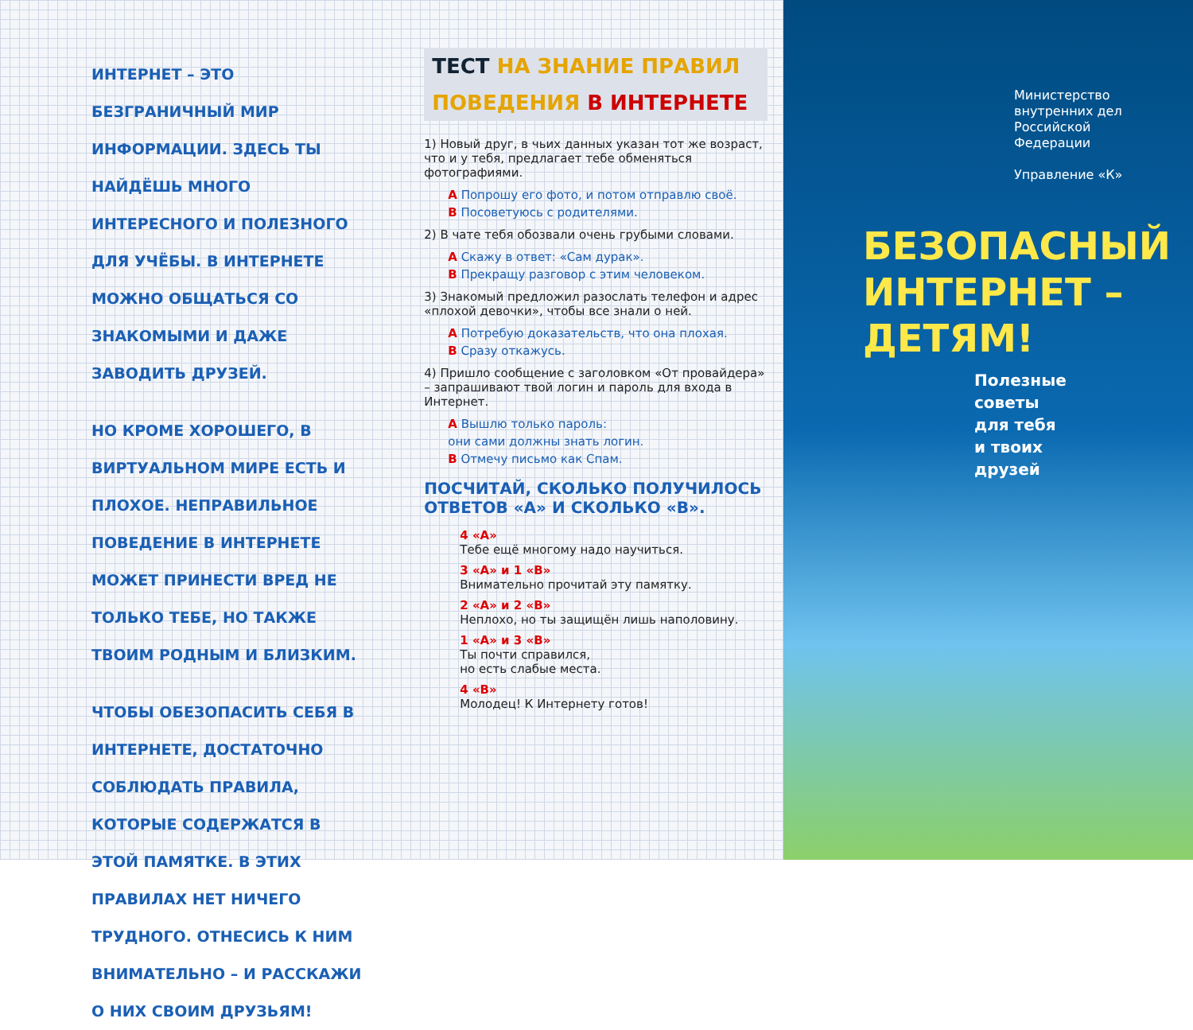ИНТЕРНЕТ – ЭТО БЕЗГРАНИЧНЫЙ МИР ИНФОРМАЦИИ. ЗДЕСЬ ТЫ НАЙДЁШЬ МНОГО ИНТЕРЕСНОГО И ПОЛЕЗНОГО ДЛЯ УЧЁБЫ. В ИНТЕРНЕТЕ МОЖНО ОБЩАТЬСЯ СО ЗНАКОМЫМИ И ДАЖЕ ЗАВОДИТЬ ДРУЗЕЙ.
НО КРОМЕ ХОРОШЕГО, В ВИРТУАЛЬНОМ МИРЕ ЕСТЬ И ПЛОХОЕ. НЕПРАВИЛЬНОЕ ПОВЕДЕНИЕ В ИНТЕРНЕТЕ МОЖЕТ ПРИНЕСТИ ВРЕД НЕ ТОЛЬКО ТЕБЕ, НО ТАКЖЕ ТВОИМ РОДНЫМ И БЛИЗКИМ.
ЧТОБЫ ОБЕЗОПАСИТЬ СЕБЯ В ИНТЕРНЕТЕ, ДОСТАТОЧНО СОБЛЮДАТЬ ПРАВИЛА, КОТОРЫЕ СОДЕРЖАТСЯ В ЭТОЙ ПАМЯТКЕ. В ЭТИХ ПРАВИЛАХ НЕТ НИЧЕГО ТРУДНОГО. ОТНЕСИСЬ К НИМ ВНИМАТЕЛЬНО – И РАССКАЖИ О НИХ СВОИМ ДРУЗЬЯМ!
ТЕСТ НА ЗНАНИЕ ПРАВИЛ ПОВЕДЕНИЯ В ИНТЕРНЕТЕ
1) Новый друг, в чьих данных указан тот же возраст, что и у тебя, предлагает тебе обменяться фотографиями.
A Попрошу его фото, и потом отправлю своё.
B Посоветуюсь с родителями.
2) В чате тебя обозвали очень грубыми словами.
A Скажу в ответ: «Сам дурак».
B Прекращу разговор с этим человеком.
3) Знакомый предложил разослать телефон и адрес «плохой девочки», чтобы все знали о ней.
A Потребую доказательств, что она плохая.
B Сразу откажусь.
4) Пришло сообщение с заголовком «От провайдера» – запрашивают твой логин и пароль для входа в Интернет.
A Вышлю только пароль:
они сами должны знать логин.
B Отмечу письмо как Спам.
ПОСЧИТАЙ, СКОЛЬКО ПОЛУЧИЛОСЬ ОТВЕТОВ «А» И СКОЛЬКО «В».
4 «А»
Тебе ещё многому надо научиться.
3 «А» и 1 «В»
Внимательно прочитай эту памятку.
2 «А» и 2 «В»
Неплохо, но ты защищён лишь наполовину.
1 «А» и 3 «В»
Ты почти справился,
но есть слабые места.
4 «В»
Молодец! К Интернету готов!
Министерство
внутренних дел
Российской
Федерации
Управление «К»
БЕЗОПАСНЫЙ ИНТЕРНЕТ – ДЕТЯМ!
Полезные
советы
для тебя
и твоих
друзей